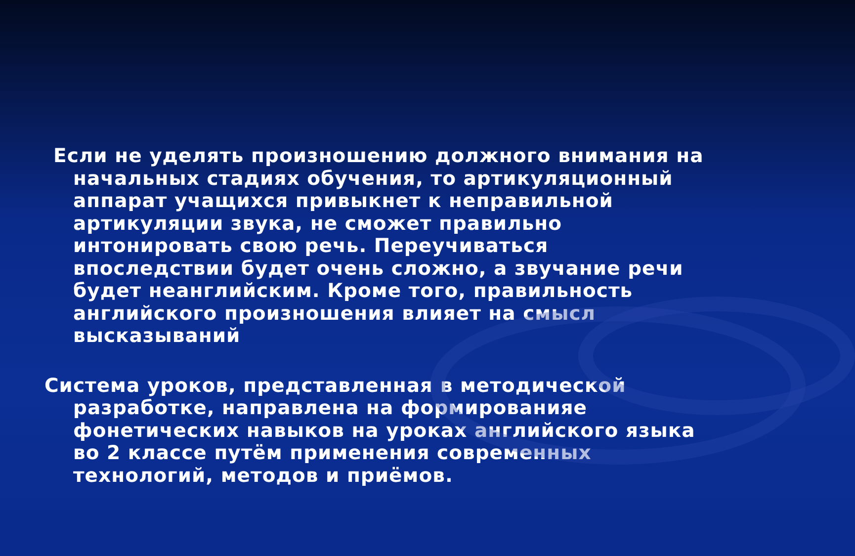Если не уделять произношению должного внимания на начальных стадиях обучения, то артикуляционный аппарат учащихся привыкнет к неправильной артикуляции звука, не сможет правильно интонировать свою речь. Переучиваться впоследствии будет очень сложно, а звучание речи будет неанглийским. Кроме того, правильность английского произношения влияет на смысл высказываний
Система уроков, представленная в методической разработке, направлена на формированияе фонетических навыков на уроках английского языка во 2 классе путём применения современных технологий, методов и приёмов.